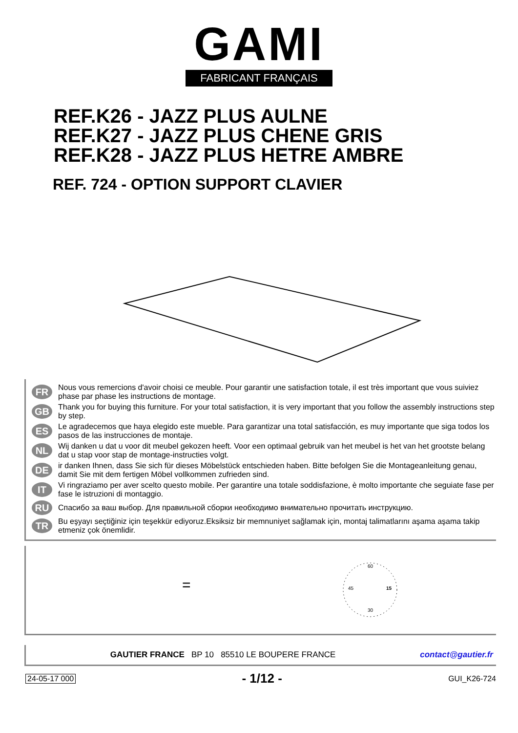GAMI
FABRICANT FRANÇAIS
REF.K26 - JAZZ PLUS AULNE
REF.K27 - JAZZ PLUS CHENE GRIS
REF.K28 - JAZZ PLUS HETRE AMBRE
REF. 724 - OPTION SUPPORT CLAVIER
FR
Nous vous remercions d'avoir choisi ce meuble. Pour garantir une satisfaction totale, il est très important que vous suiviez phase par phase les instructions de montage.
GB
Thank you for buying this furniture. For your total satisfaction, it is very important that you follow the assembly instructions step by step.
ES
Le agradecemos que haya elegido este mueble. Para garantizar una total satisfacción, es muy importante que siga todos los pasos de las instrucciones de montaje.
NL
Wij danken u dat u voor dit meubel gekozen heeft. Voor een optimaal gebruik van het meubel is het van het grootste belang dat u stap voor stap de montage-instructies volgt.
DE
ir danken Ihnen, dass Sie sich für dieses Möbelstück entschieden haben. Bitte befolgen Sie die Montageanleitung genau, damit Sie mit dem fertigen Möbel vollkommen zufrieden sind.
IT
Vi ringraziamo per aver scelto questo mobile. Per garantire una totale soddisfazione, è molto importante che seguiate fase per fase le istruzioni di montaggio.
RU
Спасибо за ваш выбор. Для правильной сборки необходимо внимательно прочитать инструкцию.
TR
Bu eşyayı seçtiğiniz için teşekkür ediyoruz.Eksiksiz bir memnuniyet sağlamak için, montaj talimatlarını aşama aşama takip etmeniz çok önemlidir.
60
15
30
45
=
GAUTIER FRANCE BP 10 85510 LE BOUPERE FRANCE contact@gautier.fr
24-05-17 000 - 1/12 - GUI_K26-724